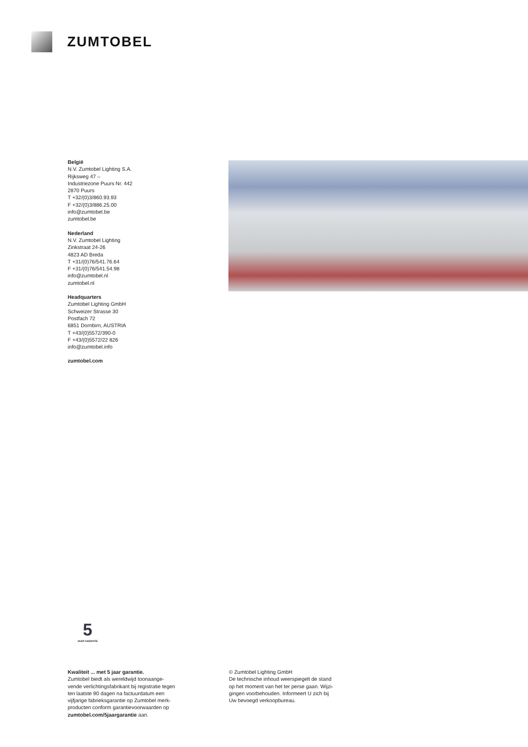ZUMTOBEL
België
N.V. Zumtobel Lighting S.A.
Rijksweg 47 –
Industriezone Puurs Nr. 442
2870 Puurs
T +32/(0)3/860.93.93
F +32/(0)3/886.25.00
info@zumtobel.be
zumtobel.be
Nederland
N.V. Zumtobel Lighting
Zinkstraat 24-26
4823 AD Breda
T +31/(0)76/541.76.64
F +31/(0)76/541.54.98
info@zumtobel.nl
zumtobel.nl
Headquarters
Zumtobel Lighting GmbH
Schweizer Strasse 30
Postfach 72
6851 Dornbirn, AUSTRIA
T +43/(0)5572/390-0
F +43/(0)5572/22 826
info@zumtobel.info
zumtobel.com
5
JAAR GARANTIE
Kwaliteit ... met 5 jaar garantie.
Zumtobel biedt als wereldwijd toonaange-
vende verlichtingsfabrikant bij registratie tegen
ten laatste 90 dagen na factuurdatum een
vijfjarige fabrieksgarantie op Zumtobel merk-
producten conform garantievoorwaarden op
zumtobel.com/5jaargarantie aan.
© Zumtobel Lighting GmbH
De technische inhoud weerspiegelt de stand
op het moment van het ter perse gaan. Wijzi-
gingen voorbehouden. Informeert U zich bij
Uw bevoegd verkoopbureau.